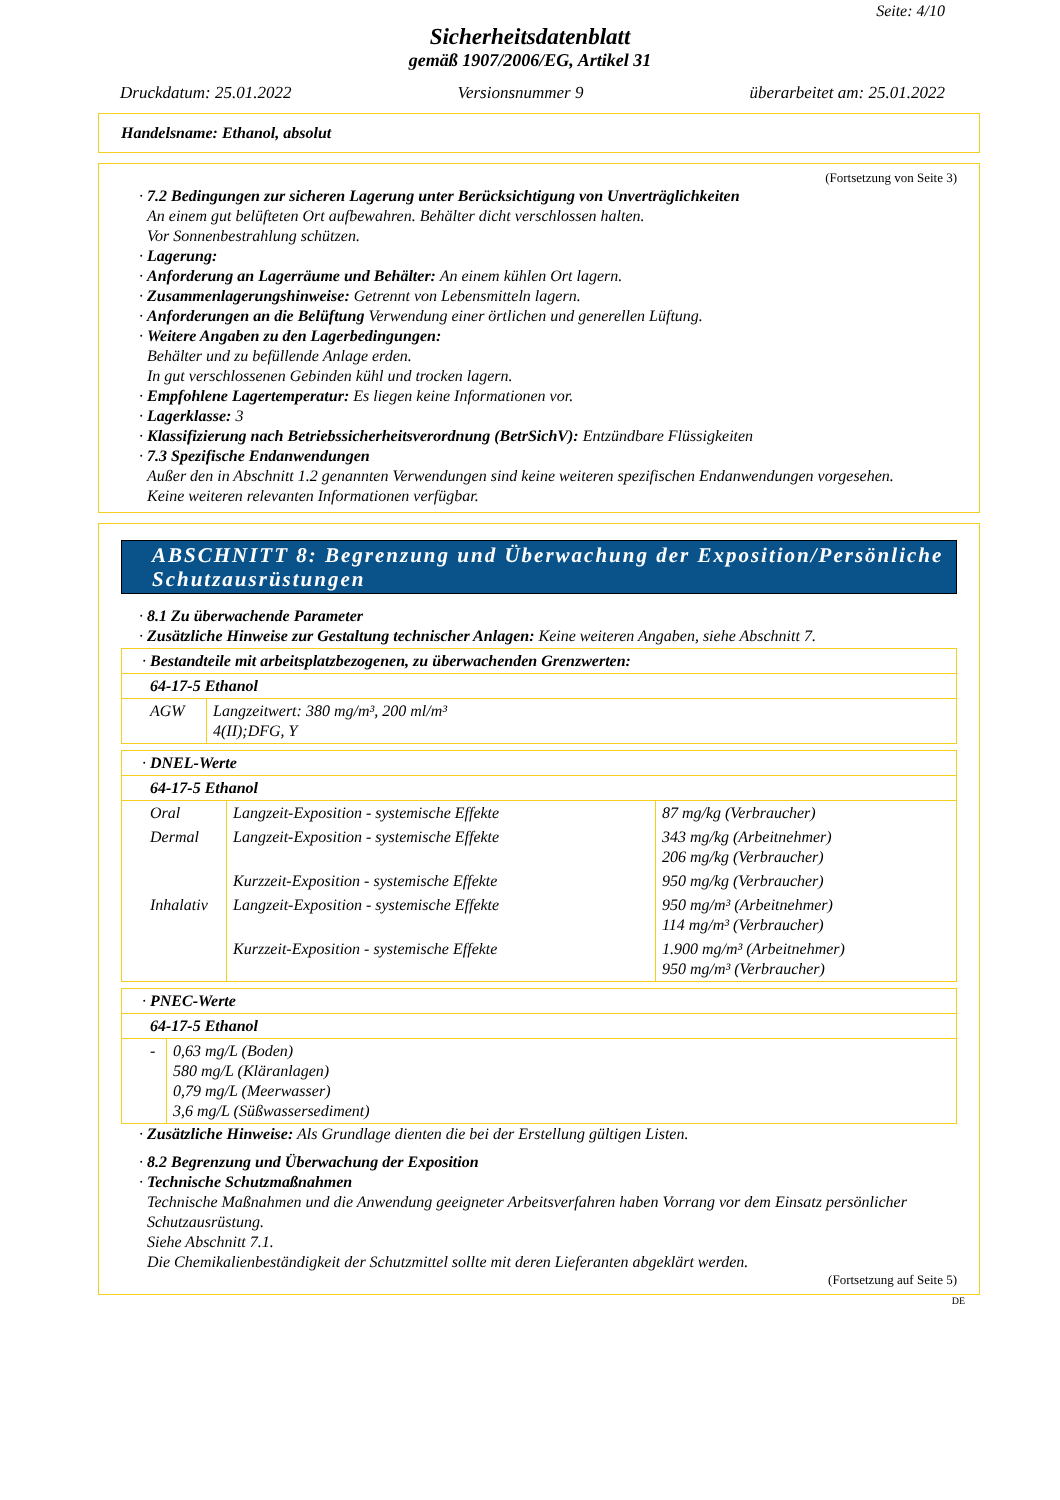Seite: 4/10
Sicherheitsdatenblatt
gemäß 1907/2006/EG, Artikel 31
Druckdatum: 25.01.2022 Versionsnummer 9 überarbeitet am: 25.01.2022
Handelsname: Ethanol, absolut
(Fortsetzung von Seite 3)
· 7.2 Bedingungen zur sicheren Lagerung unter Berücksichtigung von Unverträglichkeiten
An einem gut belüfteten Ort aufbewahren. Behälter dicht verschlossen halten.
Vor Sonnenbestrahlung schützen.
· Lagerung:
· Anforderung an Lagerräume und Behälter: An einem kühlen Ort lagern.
· Zusammenlagerungshinweise: Getrennt von Lebensmitteln lagern.
· Anforderungen an die Belüftung Verwendung einer örtlichen und generellen Lüftung.
· Weitere Angaben zu den Lagerbedingungen:
Behälter und zu befüllende Anlage erden.
In gut verschlossenen Gebinden kühl und trocken lagern.
· Empfohlene Lagertemperatur: Es liegen keine Informationen vor.
· Lagerklasse: 3
· Klassifizierung nach Betriebssicherheitsverordnung (BetrSichV): Entzündbare Flüssigkeiten
· 7.3 Spezifische Endanwendungen
Außer den in Abschnitt 1.2 genannten Verwendungen sind keine weiteren spezifischen Endanwendungen vorgesehen.
Keine weiteren relevanten Informationen verfügbar.
ABSCHNITT 8: Begrenzung und Überwachung der Exposition/Persönliche Schutzausrüstungen
· 8.1 Zu überwachende Parameter
· Zusätzliche Hinweise zur Gestaltung technischer Anlagen: Keine weiteren Angaben, siehe Abschnitt 7.
| · Bestandteile mit arbeitsplatzbezogenen, zu überwachenden Grenzwerten: | |
| 64-17-5 Ethanol | |
| AGW | Langzeitwert: 380 mg/m³, 200 ml/m³ 4(II);DFG, Y |
| · DNEL-Werte | | |
| 64-17-5 Ethanol | | |
| Oral | Langzeit-Exposition - systemische Effekte | 87 mg/kg (Verbraucher) |
| Dermal | Langzeit-Exposition - systemische Effekte | 343 mg/kg (Arbeitnehmer) 206 mg/kg (Verbraucher) |
| | Kurzzeit-Exposition - systemische Effekte | 950 mg/kg (Verbraucher) |
| Inhalativ | Langzeit-Exposition - systemische Effekte | 950 mg/m³ (Arbeitnehmer) 114 mg/m³ (Verbraucher) |
| | Kurzzeit-Exposition - systemische Effekte | 1.900 mg/m³ (Arbeitnehmer) 950 mg/m³ (Verbraucher) |
| · PNEC-Werte | |
| 64-17-5 Ethanol | |
| - | 0,63 mg/L (Boden) 580 mg/L (Kläranlagen) 0,79 mg/L (Meerwasser) 3,6 mg/L (Süßwassersediment) |
· Zusätzliche Hinweise: Als Grundlage dienten die bei der Erstellung gültigen Listen.
· 8.2 Begrenzung und Überwachung der Exposition
· Technische Schutzmaßnahmen
Technische Maßnahmen und die Anwendung geeigneter Arbeitsverfahren haben Vorrang vor dem Einsatz persönlicher Schutzausrüstung.
Siehe Abschnitt 7.1.
Die Chemikalienbeständigkeit der Schutzmittel sollte mit deren Lieferanten abgeklärt werden.
(Fortsetzung auf Seite 5)
DE